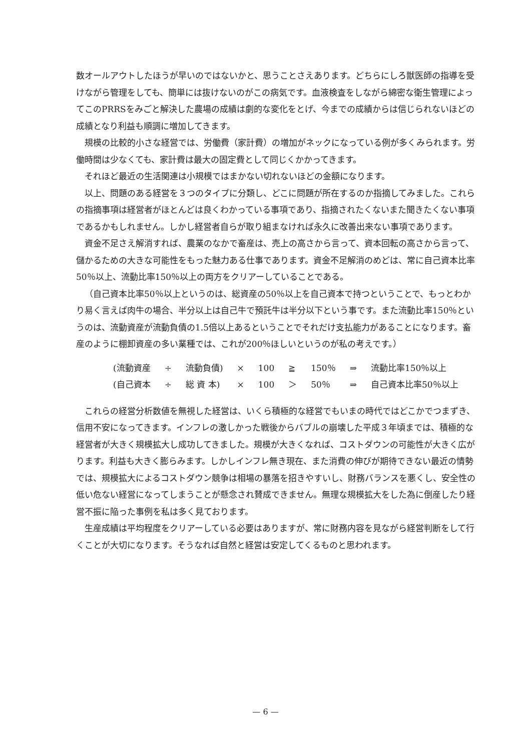数オールアウトしたほうが早いのではないかと、思うことさえあります。どちらにしろ獣医師の指導を受けながら管理をしても、簡単には抜けないのがこの病気です。血液検査をしながら綿密な衛生管理によってこのPRRSをみごと解決した農場の成績は劇的な変化をとげ、今までの成績からは信じられないほどの成績となり利益も順調に増加してきます。
規模の比較的小さな経営では、労働費（家計費）の増加がネックになっている例が多くみられます。労働時間は少なくても、家計費は最大の固定費として同じくかかってきます。
それほど最近の生活関連は小規模ではまかない切れないほどの金額になります。
以上、問題のある経営を３つのタイプに分類し、どこに問題が所在するのか指摘してみました。これらの指摘事項は経営者がほとんどは良くわかっている事項であり、指摘されたくないまた聞きたくない事項であるかもしれません。しかし経営者自らが取り組まなければ永久に改善出来ない事項であります。
資金不足さえ解消すれば、農業のなかで畜産は、売上の高さから言って、資本回転の高さから言って、儲かるための大きな可能性をもった魅力ある仕事であります。資金不足解消のめどは、常に自己資本比率50％以上、流動比率150％以上の両方をクリアーしていることである。
（自己資本比率50％以上というのは、総資産の50％以上を自己資本で持つということで、もっとわかり易く言えば肉牛の場合、半分以上は自己牛で預託牛は半分以下という事です。また流動比率150％というのは、流動資産が流動負債の1.5倍以上あるということでそれだけ支払能力があることになります。畜産のように棚卸資産の多い業種では、これが200％ほしいというのが私の考えです。）
| (流動資産 | ÷ | 流動負債) | × | 100 | ≧ | 150％ | ⇒ | 流動比率150％以上 |
| (自己資本 | ÷ | 総 資 本) | × | 100 | ＞ | 50％ | ⇒ | 自己資本比率50％以上 |
これらの経営分析数値を無視した経営は、いくら積極的な経営でもいまの時代ではどこかでつまずき、信用不安になってきます。インフレの激しかった戦後からバブルの崩壊した平成３年頃までは、積極的な経営者が大きく規模拡大し成功してきました。規模が大きくなれば、コストダウンの可能性が大きく広がります。利益も大きく膨らみます。しかしインフレ無き現在、また消費の伸びが期待できない最近の情勢では、規模拡大によるコストダウン競争は相場の暴落を招きやすいし、財務バランスを悪くし、安全性の低い危ない経営になってしまうことが懸念され賛成できません。無理な規模拡大をした為に倒産したり経営不振に陥った事例を私は多く見ております。
生産成績は平均程度をクリアーしている必要はありますが、常に財務内容を見ながら経営判断をして行くことが大切になります。そうなれば自然と経営は安定してくるものと思われます。
— 6 —